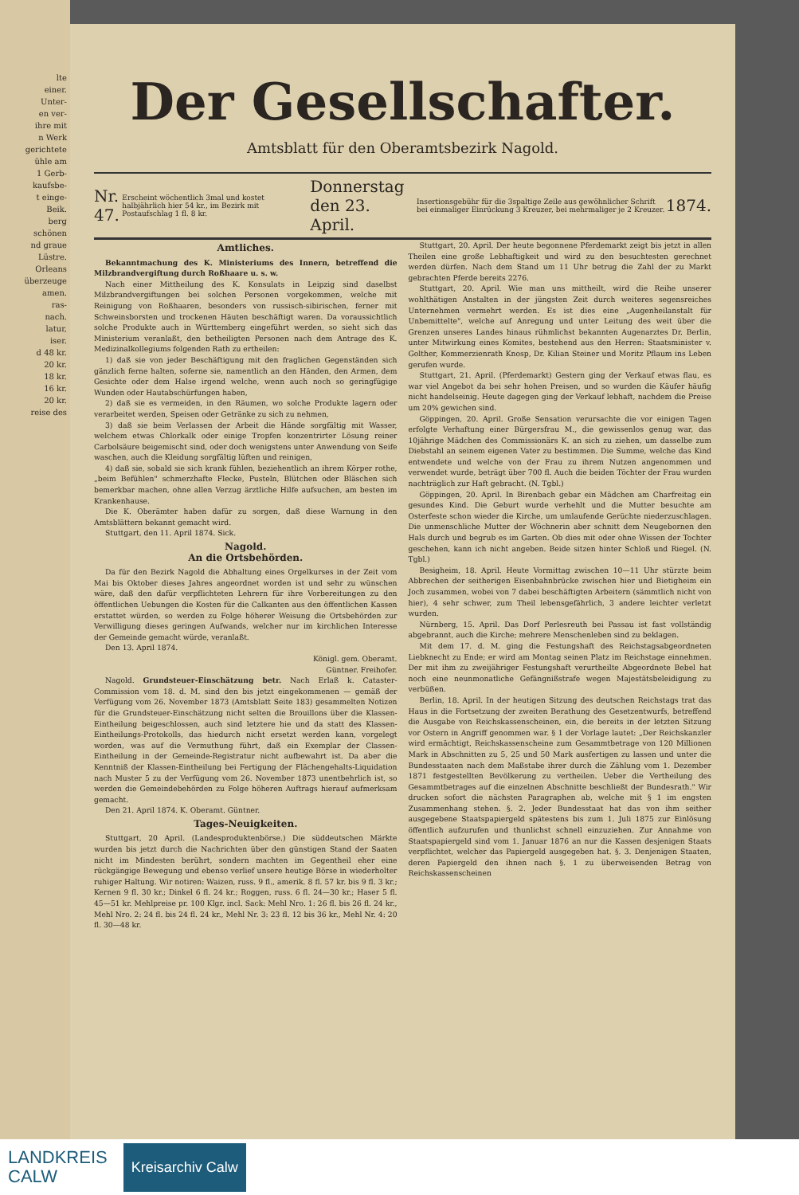lte
einer.
Unter-
en ver-
ihre mit
n Werk
gerichtete
ühle am
1 Gerb-
kaufsbe-
t einge-
Beik.
berg
schönen
nd graue
Lüstre.
Orleans
überzeuge
amen.
ras-
nach.
latur,
iser.
d 48 kr.
20 kr.
18 kr.
16 kr.
20 kr.
reise des
Der Gesellschafter.
Amtsblatt für den Oberamtsbezirk Nagold.
Nr. 47. Erscheint wöchentlich 3mal und kostet halbjährlich hier 54 kr., im Bezirk mit Postaufschlag 1 fl. 8 kr. Donnerstag den 23. April. Insertionsgebühr für die 3spaltige Zeile aus gewöhnlicher Schrift bei einmaliger Einrückung 3 Kreuzer, bei mehrmaliger je 2 Kreuzer. 1874.
Amtliches.
Bekanntmachung des K. Ministeriums des Innern, betreffend die Milzbrandvergiftung durch Roßhaare u. s. w.
Nach einer Mittheilung des K. Konsulats in Leipzig sind daselbst Milzbrandvergiftungen bei solchen Personen vorgekommen, welche mit Reinigung von Roßhaaren, besonders von russisch-sibirischen, ferner mit Schweinsborsten und trockenen Häuten beschäftigt waren. Da voraussichtlich solche Produkte auch in Württemberg eingeführt werden, so sieht sich das Ministerium veranlaßt, den betheiligten Personen nach dem Antrage des K. Medizinalkollegiums folgenden Rath zu ertheilen:
1) daß sie von jeder Beschäftigung mit den fraglichen Gegenständen sich gänzlich ferne halten, soferne sie, namentlich an den Händen, den Armen, dem Gesichte oder dem Halse irgend welche, wenn auch noch so geringfügige Wunden oder Hautabschürfungen haben,
2) daß sie es vermeiden, in den Räumen, wo solche Produkte lagern oder verarbeitet werden, Speisen oder Getränke zu sich zu nehmen,
3) daß sie beim Verlassen der Arbeit die Hände sorgfältig mit Wasser, welchem etwas Chlorkalk oder einige Tropfen konzentrirter Lösung reiner Carbolsäure beigemischt sind, oder doch wenigstens unter Anwendung von Seife waschen, auch die Kleidung sorgfältig lüften und reinigen,
4) daß sie, sobald sie sich krank fühlen, beziehentlich an ihrem Körper rothe, „beim Befühlen" schmerzhafte Flecke, Pusteln, Blütchen oder Bläschen sich bemerkbar machen, ohne allen Verzug ärztliche Hilfe aufsuchen, am besten im Krankenhause.
Die K. Oberämter haben dafür zu sorgen, daß diese Warnung in den Amtsblättern bekannt gemacht wird.
Stuttgart, den 11. April 1874. Sick.
Nagold.
An die Ortsbehörden.
Da für den Bezirk Nagold die Abhaltung eines Orgelkurses in der Zeit vom Mai bis Oktober dieses Jahres angeordnet worden ist und sehr zu wünschen wäre, daß den dafür verpflichteten Lehrern für ihre Vorbereitungen zu den öffentlichen Uebungen die Kosten für die Calkanten aus den öffentlichen Kassen erstattet würden, so werden zu Folge höherer Weisung die Ortsbehörden zur Verwilligung dieses geringen Aufwands, welcher nur im kirchlichen Interesse der Gemeinde gemacht würde, veranlaßt.
Den 13. April 1874.
Königl. gem. Oberamt.
Güntner. Freihofer.
Nagold. Grundsteuer-Einschätzung betr. Nach Erlaß k. Cataster-Commission vom 18. d. M. sind den bis jetzt eingekommenen — gemäß der Verfügung vom 26. November 1873 (Amtsblatt Seite 183) gesammelten Notizen für die Grundsteuer-Einschätzung nicht selten die Brouillons über die Klassen-Eintheilung beigeschlossen, auch sind letztere hie und da statt des Klassen-Eintheilungs-Protokolls, das hiedurch nicht ersetzt werden kann, vorgelegt worden, was auf die Vermuthung führt, daß ein Exemplar der Classen-Eintheilung in der Gemeinde-Registratur nicht aufbewahrt ist. Da aber die Kenntniß der Klassen-Eintheilung bei Fertigung der Flächengehalts-Liquidation nach Muster 5 zu der Verfügung vom 26. November 1873 unentbehrlich ist, so werden die Gemeindebehörden zu Folge höheren Auftrags hierauf aufmerksam gemacht.
Den 21. April 1874. K. Oberamt. Güntner.
Tages-Neuigkeiten.
Stuttgart, 20 April. (Landesproduktenbörse.) Die süddeutschen Märkte wurden bis jetzt durch die Nachrichten über den günstigen Stand der Saaten nicht im Mindesten berührt, sondern machten im Gegentheil eher eine rückgängige Bewegung und ebenso verlief unsere heutige Börse in wiederholter ruhiger Haltung. Wir notiren: Waizen, russ. 9 fl., amerik. 8 fl. 57 kr. bis 9 fl. 3 kr.; Kernen 9 fl. 30 kr.; Dinkel 6 fl. 24 kr.; Roggen, russ. 6 fl. 24—30 kr.; Haser 5 fl. 45—51 kr. Mehlpreise pr. 100 Klgr. incl. Sack: Mehl Nro. 1: 26 fl. bis 26 fl. 24 kr., Mehl Nro. 2: 24 fl. bis 24 fl. 24 kr., Mehl Nr. 3: 23 fl. 12 bis 36 kr., Mehl Nr. 4: 20 fl. 30—48 kr.
Stuttgart, 20. April. Der heute begonnene Pferdemarkt zeigt bis jetzt in allen Theilen eine große Lebhaftigkeit und wird zu den besuchtesten gerechnet werden dürfen. Nach dem Stand um 11 Uhr betrug die Zahl der zu Markt gebrachten Pferde bereits 2276.
Stuttgart, 20. April. Wie man uns mittheilt, wird die Reihe unserer wohlthätigen Anstalten in der jüngsten Zeit durch weiteres segensreiches Unternehmen vermehrt werden. Es ist dies eine „Augenheilanstalt für Unbemittelte", welche auf Anregung und unter Leitung des weit über die Grenzen unseres Landes hinaus rühmlichst bekannten Augenarztes Dr. Berlin, unter Mitwirkung eines Komites, bestehend aus den Herren: Staatsminister v. Golther, Kommerzienrath Knosp, Dr. Kilian Steiner und Moritz Pflaum ins Leben gerufen wurde.
Stuttgart, 21. April. (Pferdemarkt) Gestern ging der Verkauf etwas flau, es war viel Angebot da bei sehr hohen Preisen, und so wurden die Käufer häufig nicht handelseinig. Heute dagegen ging der Verkauf lebhaft, nachdem die Preise um 20% gewichen sind.
Göppingen, 20. April. Große Sensation verursachte die vor einigen Tagen erfolgte Verhaftung einer Bürgersfrau M., die gewissenlos genug war, das 10jährige Mädchen des Commissionärs K. an sich zu ziehen, um dasselbe zum Diebstahl an seinem eigenen Vater zu bestimmen. Die Summe, welche das Kind entwendete und welche von der Frau zu ihrem Nutzen angenommen und verwendet wurde, beträgt über 700 fl. Auch die beiden Töchter der Frau wurden nachträglich zur Haft gebracht. (N. Tgbl.)
Göppingen, 20. April. In Birenbach gebar ein Mädchen am Charfreitag ein gesundes Kind. Die Geburt wurde verhehlt und die Mutter besuchte am Osterfeste schon wieder die Kirche, um umlaufende Gerüchte niederzuschlagen. Die unmenschliche Mutter der Wöchnerin aber schnitt dem Neugebornen den Hals durch und begrub es im Garten. Ob dies mit oder ohne Wissen der Tochter geschehen, kann ich nicht angeben. Beide sitzen hinter Schloß und Riegel. (N. Tgbl.)
Besigheim, 18. April. Heute Vormittag zwischen 10—11 Uhr stürzte beim Abbrechen der seitherigen Eisenbahnbrücke zwischen hier und Bietigheim ein Joch zusammen, wobei von 7 dabei beschäftigten Arbeitern (sämmtlich nicht von hier), 4 sehr schwer, zum Theil lebensgefährlich, 3 andere leichter verletzt wurden.
Nürnberg, 15. April. Das Dorf Perlesreuth bei Passau ist fast vollständig abgebrannt, auch die Kirche; mehrere Menschenleben sind zu beklagen.
Mit dem 17. d. M. ging die Festungshaft des Reichstagsabgeordneten Liebknecht zu Ende; er wird am Montag seinen Platz im Reichstage einnehmen. Der mit ihm zu zweijähriger Festungshaft verurtheilte Abgeordnete Bebel hat noch eine neunmonatliche Gefängnißstrafe wegen Majestätsbeleidigung zu verbüßen.
Berlin, 18. April. In der heutigen Sitzung des deutschen Reichstags trat das Haus in die Fortsetzung der zweiten Berathung des Gesetzentwurfs, betreffend die Ausgabe von Reichskassenscheinen, ein, die bereits in der letzten Sitzung vor Ostern in Angriff genommen war. § 1 der Vorlage lautet: „Der Reichskanzler wird ermächtigt, Reichskassenscheine zum Gesammtbetrage von 120 Millionen Mark in Abschnitten zu 5, 25 und 50 Mark ausfertigen zu lassen und unter die Bundesstaaten nach dem Maßstabe ihrer durch die Zählung vom 1. Dezember 1871 festgestellten Bevölkerung zu vertheilen. Ueber die Vertheilung des Gesammtbetrages auf die einzelnen Abschnitte beschließt der Bundesrath." Wir drucken sofort die nächsten Paragraphen ab, welche mit § 1 im engsten Zusammenhang stehen. §. 2. Jeder Bundesstaat hat das von ihm seither ausgegebene Staatspapiergeld spätestens bis zum 1. Juli 1875 zur Einlösung öffentlich aufzurufen und thunlichst schnell einzuziehen. Zur Annahme von Staatspapiergeld sind vom 1. Januar 1876 an nur die Kassen desjenigen Staats verpflichtet, welcher das Papiergeld ausgegeben hat. §. 3. Denjenigen Staaten, deren Papiergeld den ihnen nach §. 1 zu überweisenden Betrag von Reichskassenscheinen
LANDKREIS
CALW
Kreisarchiv Calw